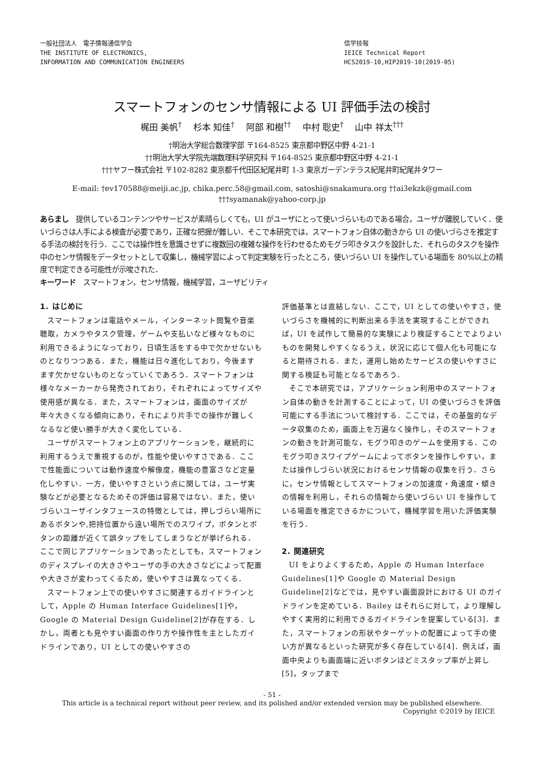一般社団法人　電子情報通信学会
THE INSTITUTE OF ELECTRONICS,
INFORMATION AND COMMUNICATION ENGINEERS
信学技報
IEICE Technical Report
HCS2019-10,HIP2019-10(2019-05)
スマートフォンのセンサ情報による UI 評価手法の検討
梶田 美帆<sup>†</sup>　 杉本 知佳<sup>†</sup>　 阿部 和樹<sup>††</sup>　 中村 聡史<sup>†</sup>　 山中 祥太<sup>†††</sup>
†明治大学総合数理学部 〒164-8525 東京都中野区中野 4-21-1
††明治大学大学院先端数理科学研究科 〒164-8525 東京都中野区中野 4-21-1
†††ヤフー株式会社 〒102-8282 東京都千代田区紀尾井町 1-3 東京ガーデンテラス紀尾井町紀尾井タワー
E-mail: †ev170588@meiji.ac.jp, chika.perc.58@gmail.com, satoshi@snakamura.org ††ai3ekzk@gmail.com
†††syamanak@yahoo-corp.jp
あらまし　提供しているコンテンツやサービスが素晴らしくても，UI がユーザにとって使いづらいものである場合，ユーザが離脱していく．使いづらさは人手による検査が必要であり，正確な把握が難しい．そこで本研究では，スマートフォン自体の動きから UI の使いづらさを推定する手法の検討を行う．ここでは操作性を意識させずに複数回の複雑な操作を行わせるためモグラ叩きタスクを設計した．それらのタスクを操作中のセンサ情報をデータセットとして収集し，機械学習によって判定実験を行ったところ，使いづらい UI を操作している場面を 80%以上の精度で判定できる可能性が示唆された．
キーワード　スマートフォン，センサ情報，機械学習，ユーザビリティ
1. はじめに
スマートフォンは電話やメール，インターネット閲覧や音楽聴取，カメラやタスク管理，ゲームや支払いなど様々なものに利用できるようになっており，日頃生活をする中で欠かせないものとなりつつある．また，機能は日々進化しており，今後ますます欠かせないものとなっていくであろう．スマートフォンは様々なメーカーから発売されており，それぞれによってサイズや使用感が異なる．また，スマートフォンは，画面のサイズが年々大きくなる傾向にあり，それにより片手での操作が難しくなるなど使い勝手が大きく変化している．
ユーザがスマートフォン上のアプリケーションを，継続的に利用するうえで重視するのが，性能や使いやすさである．ここで性能面については動作速度や解像度，機能の豊富さなど定量化しやすい．一方，使いやすさという点に関しては，ユーザ実験などが必要となるためその評価は容易ではない．また，使いづらいユーザインタフェースの特徴としては，押しづらい場所にあるボタンや,把持位置から遠い場所でのスワイプ，ボタンとボタンの距離が近くて誤タップをしてしまうなどが挙げられる．ここで同じアプリケーションであったとしても，スマートフォンのディスプレイの大きさやユーザの手の大きさなどによって配置や大きさが変わってくるため，使いやすさは異なってくる．
スマートフォン上での使いやすさに関連するガイドラインとして，Apple の Human Interface Guidelines[1]や，Google の Material Design Guideline[2]が存在する．しかし，両者とも見やすい画面の作り方や操作性を主としたガイドラインであり，UI としての使いやすさの
評価基準とは直結しない．ここで，UI としての使いやすさ，使いづらさを機械的に判断出来る手法を実現することができれば，UI を試作して簡易的な実験により検証することでよりよいものを開発しやすくなるうえ，状況に応じて個人化も可能になると期待される．また，運用し始めたサービスの使いやすさに関する検証も可能となるであろう．
そこで本研究では，アプリケーション利用中のスマートフォン自体の動きを計測することによって，UI の使いづらさを評価可能にする手法について検討する．ここでは，その基盤的なデータ収集のため，画面上を万遍なく操作し，そのスマートフォンの動きを計測可能な，モグラ叩きのゲームを使用する．このモグラ叩きスワイプゲームによってボタンを操作しやすい，または操作しづらい状況におけるセンサ情報の収集を行う．さらに，センサ情報としてスマートフォンの加速度・角速度・傾きの情報を利用し，それらの情報から使いづらい UI を操作している場面を推定できるかについて，機械学習を用いた評価実験を行う．
2. 関連研究
UI をよりよくするため，Apple の Human Interface Guidelines[1]や Google の Material Design Guideline[2]などでは，見やすい画面設計における UI のガイドラインを定めている．Bailey はそれらに対して，より理解しやすく実用的に利用できるガイドラインを提案している[3]．また，スマートフォンの形状やターゲットの配置によって手の使い方が異なるといった研究が多く存在している[4]．例えば，画面中央よりも画面端に近いボタンほどミスタップ率が上昇し[5]，タップまで
- 51 -
This article is a technical report without peer review, and its polished and/or extended version may be published elsewhere.
Copyright ©2019 by IEICE